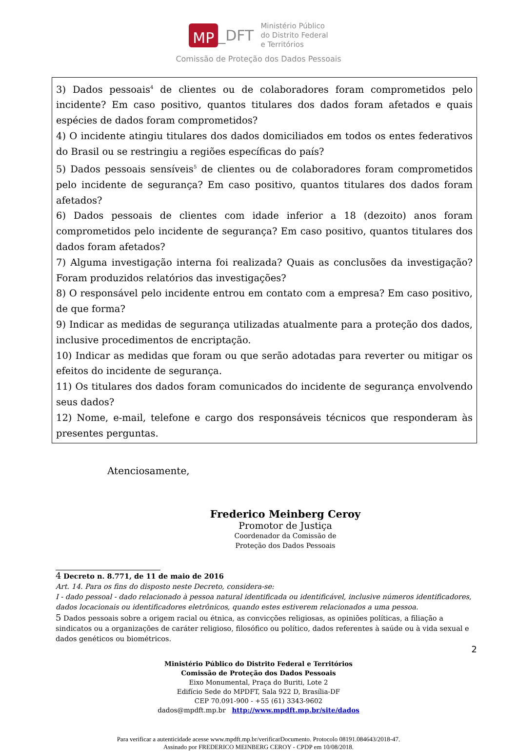MP _DFT
Ministério Público
do Distrito Federal
e Territórios
Comissão de Proteção dos Dados Pessoais
3) Dados pessoais<sup>4</sup> de clientes ou de colaboradores foram comprometidos pelo incidente? Em caso positivo, quantos titulares dos dados foram afetados e quais espécies de dados foram comprometidos?
4) O incidente atingiu titulares dos dados domiciliados em todos os entes federativos do Brasil ou se restringiu a regiões específicas do país?
5) Dados pessoais sensíveis<sup>5</sup> de clientes ou de colaboradores foram comprometidos pelo incidente de segurança? Em caso positivo, quantos titulares dos dados foram afetados?
6) Dados pessoais de clientes com idade inferior a 18 (dezoito) anos foram comprometidos pelo incidente de segurança? Em caso positivo, quantos titulares dos dados foram afetados?
7) Alguma investigação interna foi realizada? Quais as conclusões da investigação? Foram produzidos relatórios das investigações?
8) O responsável pelo incidente entrou em contato com a empresa? Em caso positivo, de que forma?
9) Indicar as medidas de segurança utilizadas atualmente para a proteção dos dados, inclusive procedimentos de encriptação.
10) Indicar as medidas que foram ou que serão adotadas para reverter ou mitigar os efeitos do incidente de segurança.
11) Os titulares dos dados foram comunicados do incidente de segurança envolvendo seus dados?
12) Nome, e-mail, telefone e cargo dos responsáveis técnicos que responderam às presentes perguntas.
Atenciosamente,
Frederico Meinberg Ceroy
Promotor de Justiça
Coordenador da Comissão de
Proteção dos Dados Pessoais
4 Decreto n. 8.771, de 11 de maio de 2016
Art. 14. Para os fins do disposto neste Decreto, considera-se:
I - dado pessoal - dado relacionado à pessoa natural identificada ou identificável, inclusive números identificadores, dados locacionais ou identificadores eletrônicos, quando estes estiverem relacionados a uma pessoa.
5 Dados pessoais sobre a origem racial ou étnica, as convicções religiosas, as opiniões políticas, a filiação a sindicatos ou a organizações de caráter religioso, filosófico ou político, dados referentes à saúde ou à vida sexual e dados genéticos ou biométricos.
2
Ministério Público do Distrito Federal e Territórios
Comissão de Proteção dos Dados Pessoais
Eixo Monumental, Praça do Buriti, Lote 2
Edifício Sede do MPDFT, Sala 922 D, Brasília-DF
CEP 70.091-900 - +55 (61) 3343-9602
dados@mpdft.mp.br http://www.mpdft.mp.br/site/dados
Para verificar a autenticidade acesse www.mpdft.mp.br/verificarDocumento. Protocolo 08191.084643/2018-47.
Assinado por FREDERICO MEINBERG CEROY - CPDP em 10/08/2018.